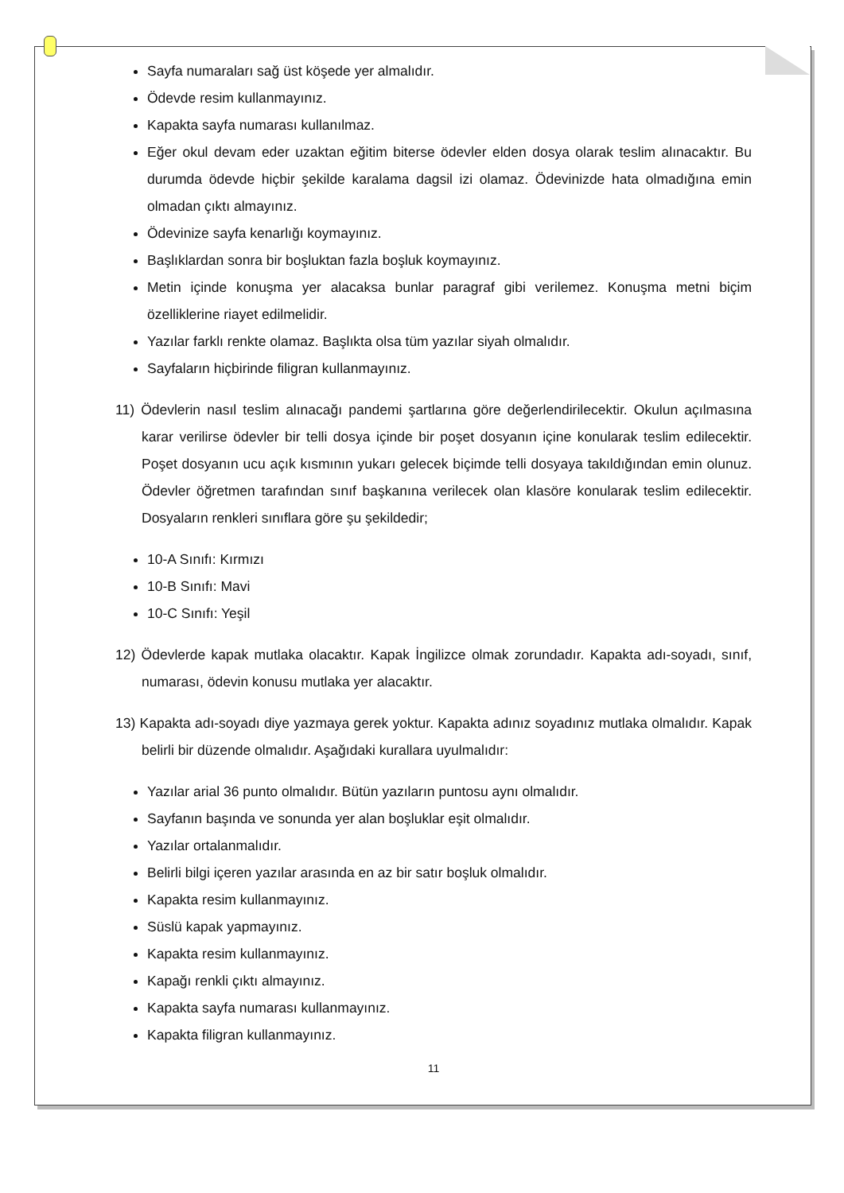Sayfa numaraları sağ üst köşede yer almalıdır.
Ödevde resim kullanmayınız.
Kapakta sayfa numarası kullanılmaz.
Eğer okul devam eder uzaktan eğitim biterse ödevler elden dosya olarak teslim alınacaktır. Bu durumda ödevde hiçbir şekilde karalama dagsil izi olamaz. Ödevinizde hata olmadığına emin olmadan çıktı almayınız.
Ödevinize sayfa kenarlığı koymayınız.
Başlıklardan sonra bir boşluktan fazla boşluk koymayınız.
Metin içinde konuşma yer alacaksa bunlar paragraf gibi verilemez. Konuşma metni biçim özelliklerine riayet edilmelidir.
Yazılar farklı renkte olamaz. Başlıkta olsa tüm yazılar siyah olmalıdır.
Sayfaların hiçbirinde filigran kullanmayınız.
11) Ödevlerin nasıl teslim alınacağı pandemi şartlarına göre değerlendirilecektir. Okulun açılmasına karar verilirse ödevler bir telli dosya içinde bir poşet dosyanın içine konularak teslim edilecektir. Poşet dosyanın ucu açık kısmının yukarı gelecek biçimde telli dosyaya takıldığından emin olunuz. Ödevler öğretmen tarafından sınıf başkanına verilecek olan klasöre konularak teslim edilecektir. Dosyaların renkleri sınıflara göre şu şekildedir;
10-A Sınıfı: Kırmızı
10-B Sınıfı: Mavi
10-C Sınıfı: Yeşil
12) Ödevlerde kapak mutlaka olacaktır. Kapak İngilizce olmak zorundadır. Kapakta adı-soyadı, sınıf, numarası, ödevin konusu mutlaka yer alacaktır.
13) Kapakta adı-soyadı diye yazmaya gerek yoktur. Kapakta adınız soyadınız mutlaka olmalıdır. Kapak belirli bir düzende olmalıdır. Aşağıdaki kurallara uyulmalıdır:
Yazılar arial 36 punto olmalıdır. Bütün yazıların puntosu aynı olmalıdır.
Sayfanın başında ve sonunda yer alan boşluklar eşit olmalıdır.
Yazılar ortalanmalıdır.
Belirli bilgi içeren yazılar arasında en az bir satır boşluk olmalıdır.
Kapakta resim kullanmayınız.
Süslü kapak yapmayınız.
Kapakta resim kullanmayınız.
Kapağı renkli çıktı almayınız.
Kapakta sayfa numarası kullanmayınız.
Kapakta filigran kullanmayınız.
11